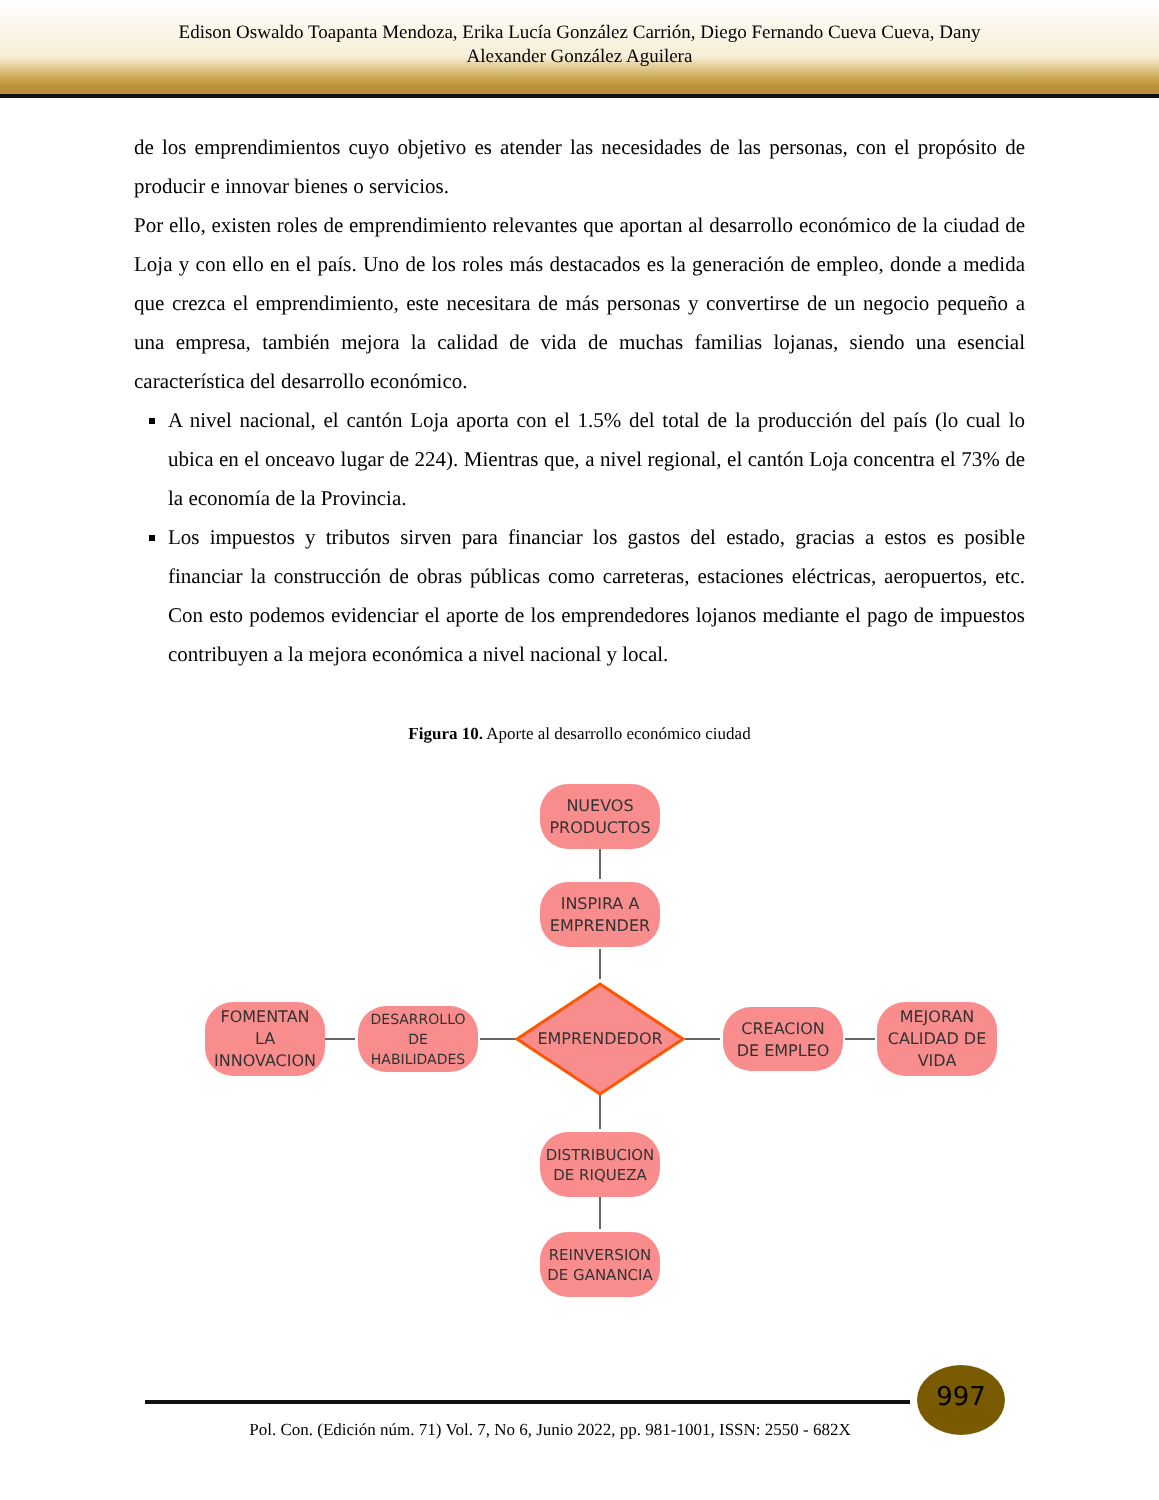Edison Oswaldo Toapanta Mendoza, Erika Lucía González Carrión, Diego Fernando Cueva Cueva, Dany
Alexander González Aguilera
de los emprendimientos cuyo objetivo es atender las necesidades de las personas, con el propósito de producir e innovar bienes o servicios.
Por ello, existen roles de emprendimiento relevantes que aportan al desarrollo económico de la ciudad de Loja y con ello en el país. Uno de los roles más destacados es la generación de empleo, donde a medida que crezca el emprendimiento, este necesitara de más personas y convertirse de un negocio pequeño a una empresa, también mejora la calidad de vida de muchas familias lojanas, siendo una esencial característica del desarrollo económico.
A nivel nacional, el cantón Loja aporta con el 1.5% del total de la producción del país (lo cual lo ubica en el onceavo lugar de 224). Mientras que, a nivel regional, el cantón Loja concentra el 73% de la economía de la Provincia.
Los impuestos y tributos sirven para financiar los gastos del estado, gracias a estos es posible financiar la construcción de obras públicas como carreteras, estaciones eléctricas, aeropuertos, etc. Con esto podemos evidenciar el aporte de los emprendedores lojanos mediante el pago de impuestos contribuyen a la mejora económica a nivel nacional y local.
Figura 10. Aporte al desarrollo económico ciudad
NUEVOS
PRODUCTOS
INSPIRA A
EMPRENDER
FOMENTAN
LA
INNOVACION
DESARROLLO
DE
HABILIDADES
EMPRENDEDOR
CREACION
DE EMPLEO
MEJORAN
CALIDAD DE
VIDA
DISTRIBUCION
DE RIQUEZA
REINVERSION
DE GANANCIA
997
Pol. Con. (Edición núm. 71) Vol. 7, No 6, Junio 2022, pp. 981-1001, ISSN: 2550 - 682X